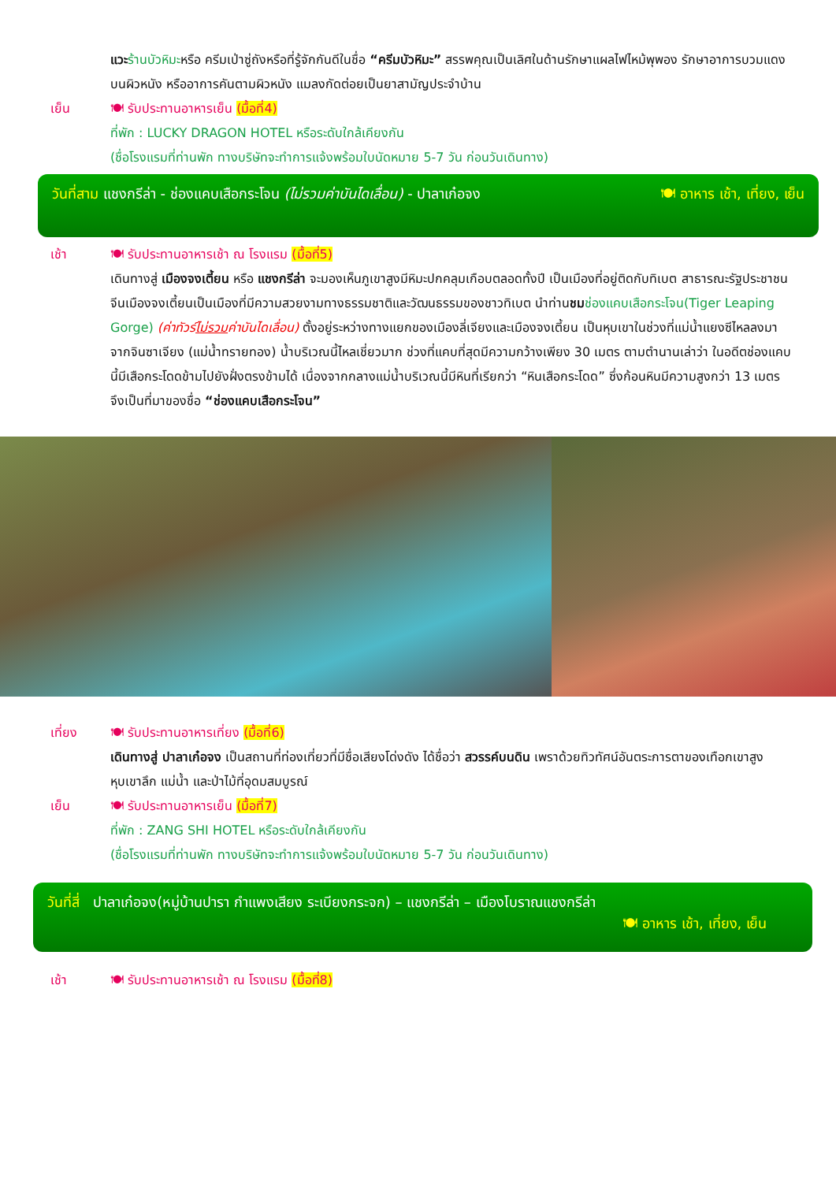แวะ ร้านบัวหิมะหรือ ครีมเป่าซู่ถังหรือที่รู้จักกันดีในชื่อ “ครีมบัวหิมะ” สรรพคุณเป็นเลิศในด้านรักษาแผลไฟไหม้พุพอง รักษาอาการบวมแดงบนผิวหนัง หรืออาการคันตามผิวหนัง แมลงกัดต่อยเป็นยาสามัญประจำบ้าน
เย็น 🍽 รับประทานอาหารเย็น (มื้อที่4)
ที่พัก : LUCKY DRAGON HOTEL หรือระดับใกล้เคียงกัน
(ชื่อโรงแรมที่ท่านพัก ทางบริษัทจะทำการแจ้งพร้อมใบนัดหมาย 5-7 วัน ก่อนวันเดินทาง)
วันที่สาม แชงกรีล่า - ช่องแคบเสือกระโจน (ไม่รวมค่าบันไดเลื่อน) - ปาลาเก๋อจง 🍽 อาหาร เช้า, เที่ยง, เย็น
เช้า 🍽 รับประทานอาหารเช้า ณ โรงแรม (มื้อที่5)
เดินทางสู่ เมืองจงเตี้ยน หรือ แชงกรีล่า จะมองเห็นภูเขาสูงมีหิมะปกคลุมเกือบตลอดทั้งปี เป็นเมืองที่อยู่ติดกับทิเบต สาธารณะรัฐประชาชนจีนเมืองจงเตี้ยนเป็นเมืองที่มีความสวยงามทางธรรมชาติและวัฒนธรรมของชาวทิเบต นำท่านชม ช่องแคบเสือกระโจน(Tiger Leaping Gorge) (ค่าทัวร์ไม่รวมค่าบันไดเลื่อน) ตั้งอยู่ระหว่างทางแยกของเมืองลี่เจียงและเมืองจงเตี้ยน เป็นหุบเขาในช่วงที่แม่น้ำแยงซีไหลลงมาจากจินซาเจียง (แม่น้ำทรายทอง) น้ำบริเวณนี้ไหลเชี่ยวมาก ช่วงที่แคบที่สุดมีความกว้างเพียง 30 เมตร ตามตำนานเล่าว่า ในอดีตช่องแคบนี้มีเสือกระโดดข้ามไปยังฝั่งตรงข้ามได้ เนื่องจากกลางแม่น้ำบริเวณนี้มีหินที่เรียกว่า “หินเสือกระโดด” ซึ่งก้อนหินมีความสูงกว่า 13 เมตร จึงเป็นที่มาของชื่อ “ช่องแคบเสือกระโจน”
เที่ยง 🍽 รับประทานอาหารเที่ยง (มื้อที่6)
เดินทางสู่ ปาลาเก๋อจง เป็นสถานที่ท่องเที่ยวที่มีชื่อเสียงโด่งดัง ได้ชื่อว่า สวรรค์บนดิน เพราด้วยทิวทัศน์อันตระการตาของเทือกเขาสูง หุบเขาลึก แม่น้ำ และป่าไม้ที่อุดมสมบูรณ์
เย็น 🍽 รับประทานอาหารเย็น (มื้อที่7)
ที่พัก : ZANG SHI HOTEL หรือระดับใกล้เคียงกัน
(ชื่อโรงแรมที่ท่านพัก ทางบริษัทจะทำการแจ้งพร้อมใบนัดหมาย 5-7 วัน ก่อนวันเดินทาง)
วันที่สี่ ปาลาเก๋อจง(หมู่บ้านปารา กำแพงเสียง ระเบียงกระจก) – แชงกรีล่า – เมืองโบราณแชงกรีล่า
🍽 อาหาร เช้า, เที่ยง, เย็น
เช้า 🍽 รับประทานอาหารเช้า ณ โรงแรม (มื้อที่8)